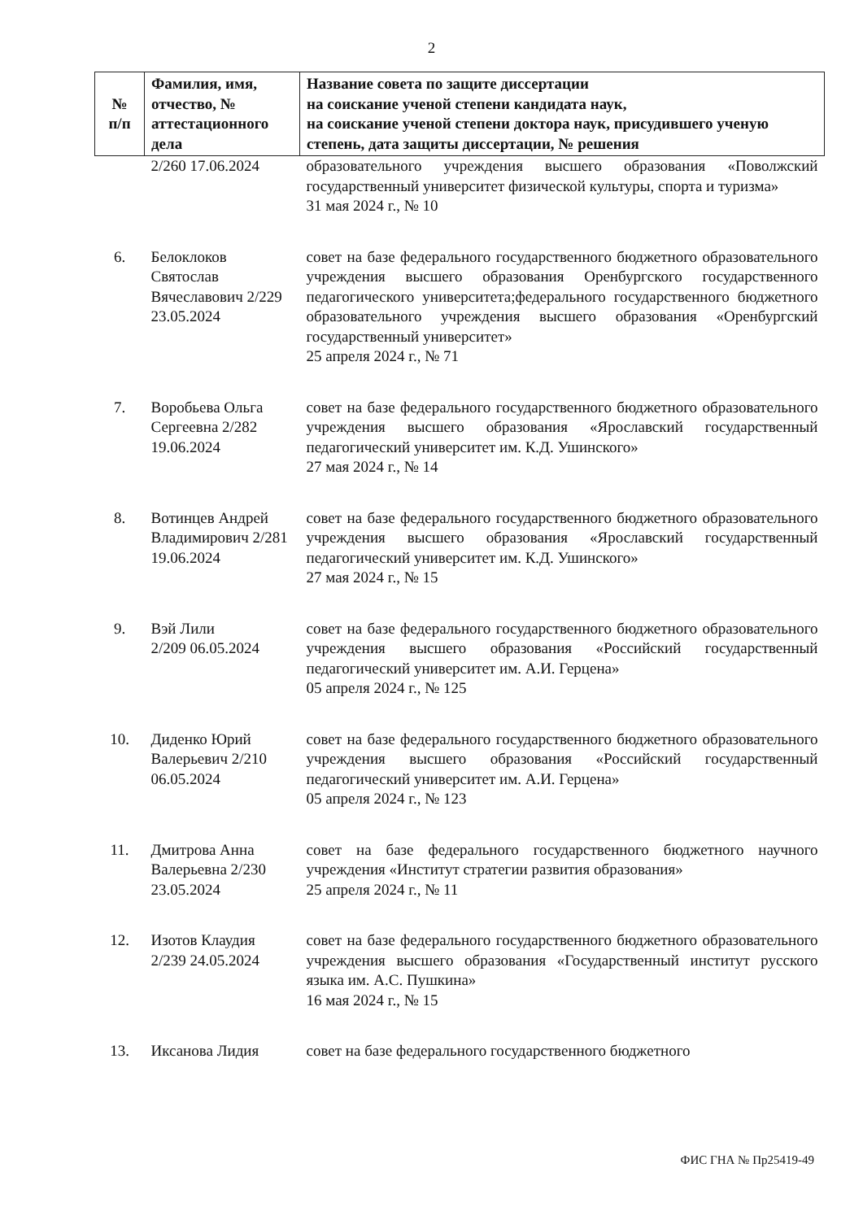2
| № п/п | Фамилия, имя, отчество, № аттестационного дела | Название совета по защите диссертации на соискание ученой степени кандидата наук, на соискание ученой степени доктора наук, присудившего ученую степень, дата защиты диссертации, № решения |
| --- | --- | --- |
| | 2/260 17.06.2024 | образовательного учреждения высшего образования «Поволжский государственный университет физической культуры, спорта и туризма» 31 мая 2024 г., № 10 |
| 6. | Белоклоков Святослав Вячеславович 2/229 23.05.2024 | совет на базе федерального государственного бюджетного образовательного учреждения высшего образования Оренбургского государственного педагогического университета;федерального государственного бюджетного образовательного учреждения высшего образования «Оренбургский государственный университет» 25 апреля 2024 г., № 71 |
| 7. | Воробьева Ольга Сергеевна 2/282 19.06.2024 | совет на базе федерального государственного бюджетного образовательного учреждения высшего образования «Ярославский государственный педагогический университет им. К.Д. Ушинского» 27 мая 2024 г., № 14 |
| 8. | Вотинцев Андрей Владимирович 2/281 19.06.2024 | совет на базе федерального государственного бюджетного образовательного учреждения высшего образования «Ярославский государственный педагогический университет им. К.Д. Ушинского» 27 мая 2024 г., № 15 |
| 9. | Вэй Лили 2/209 06.05.2024 | совет на базе федерального государственного бюджетного образовательного учреждения высшего образования «Российский государственный педагогический университет им. А.И. Герцена» 05 апреля 2024 г., № 125 |
| 10. | Диденко Юрий Валерьевич 2/210 06.05.2024 | совет на базе федерального государственного бюджетного образовательного учреждения высшего образования «Российский государственный педагогический университет им. А.И. Герцена» 05 апреля 2024 г., № 123 |
| 11. | Дмитрова Анна Валерьевна 2/230 23.05.2024 | совет на базе федерального государственного бюджетного научного учреждения «Институт стратегии развития образования» 25 апреля 2024 г., № 11 |
| 12. | Изотов Клаудия 2/239 24.05.2024 | совет на базе федерального государственного бюджетного образовательного учреждения высшего образования «Государственный институт русского языка им. А.С. Пушкина» 16 мая 2024 г., № 15 |
| 13. | Иксанова Лидия | совет на базе федерального государственного бюджетного |
ФИС ГНА № Пр25419-49